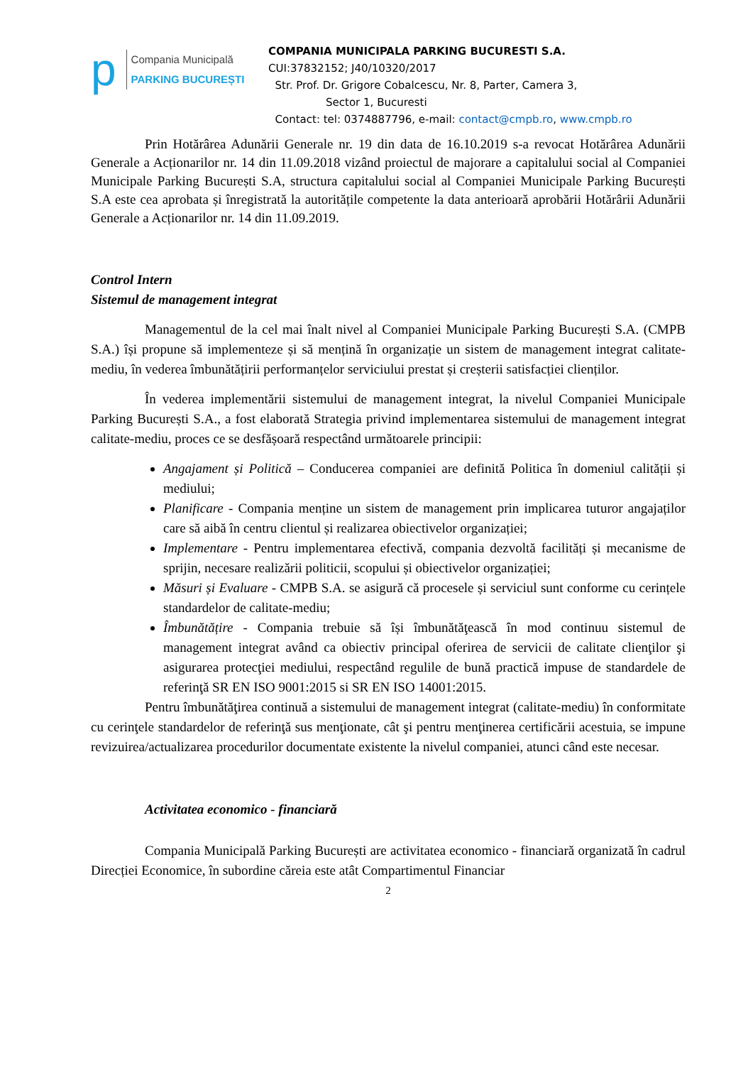p
Compania Municipală
PARKING BUCUREȘTI
COMPANIA MUNICIPALA PARKING BUCURESTI S.A.
CUI:37832152; J40/10320/2017
Str. Prof. Dr. Grigore Cobalcescu, Nr. 8, Parter, Camera 3,
Sector 1, Bucuresti
Contact: tel: 0374887796, e-mail: contact@cmpb.ro, www.cmpb.ro
Prin Hotărârea Adunării Generale nr. 19 din data de 16.10.2019 s-a revocat Hotărârea Adunării Generale a Acționarilor nr. 14 din 11.09.2018 vizând proiectul de majorare a capitalului social al Companiei Municipale Parking București S.A, structura capitalului social al Companiei Municipale Parking București S.A este cea aprobata și înregistrată la autoritățile competente la data anterioară aprobării Hotărârii Adunării Generale a Acționarilor nr. 14 din 11.09.2019.
Control Intern
Sistemul de management integrat
Managementul de la cel mai înalt nivel al Companiei Municipale Parking București S.A. (CMPB S.A.) își propune să implementeze și să mențină în organizație un sistem de management integrat calitate-mediu, în vederea îmbunătățirii performanțelor serviciului prestat și creșterii satisfacției clienților.
În vederea implementării sistemului de management integrat, la nivelul Companiei Municipale Parking București S.A., a fost elaborată Strategia privind implementarea sistemului de management integrat calitate-mediu, proces ce se desfășoară respectând următoarele principii:
Angajament și Politică – Conducerea companiei are definită Politica în domeniul calității și mediului;
Planificare - Compania menține un sistem de management prin implicarea tuturor angajaților care să aibă în centru clientul și realizarea obiectivelor organizației;
Implementare - Pentru implementarea efectivă, compania dezvoltă facilități și mecanisme de sprijin, necesare realizării politicii, scopului și obiectivelor organizației;
Măsuri și Evaluare - CMPB S.A. se asigură că procesele și serviciul sunt conforme cu cerințele standardelor de calitate-mediu;
Îmbunătățire - Compania trebuie să își îmbunătăţească în mod continuu sistemul de management integrat având ca obiectiv principal oferirea de servicii de calitate clienţilor şi asigurarea protecţiei mediului, respectând regulile de bună practică impuse de standardele de referinţă SR EN ISO 9001:2015 si SR EN ISO 14001:2015.
Pentru îmbunătăţirea continuă a sistemului de management integrat (calitate-mediu) în conformitate cu cerinţele standardelor de referinţă sus menţionate, cât şi pentru menţinerea certificării acestuia, se impune revizuirea/actualizarea procedurilor documentate existente la nivelul companiei, atunci când este necesar.
Activitatea economico - financiară
Compania Municipală Parking București are activitatea economico - financiară organizată în cadrul Direcției Economice, în subordine căreia este atât Compartimentul Financiar
2